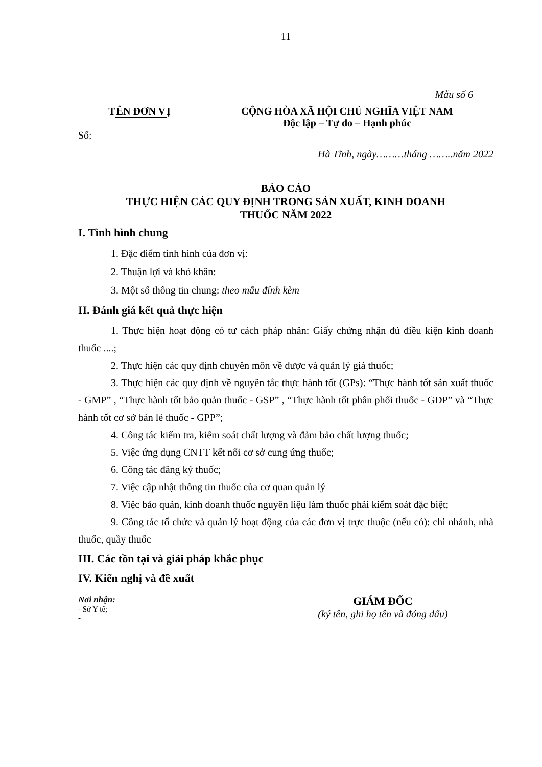11
Mẫu số 6
TÊN ĐƠN VỊ CỘNG HÒA XÃ HỘI CHỦ NGHĨA VIỆT NAM
Độc lập – Tự do – Hạnh phúc
Số:
Hà Tĩnh, ngày………tháng ……..năm 2022
BÁO CÁO
THỰC HIỆN CÁC QUY ĐỊNH TRONG SẢN XUẤT, KINH DOANH
THUỐC NĂM 2022
I. Tình hình chung
1. Đặc điểm tình hình của đơn vị:
2. Thuận lợi và khó khăn:
3. Một số thông tin chung: theo mẫu đính kèm
II. Đánh giá kết quả thực hiện
1. Thực hiện hoạt động có tư cách pháp nhân: Giấy chứng nhận đủ điều kiện kinh doanh thuốc ....;
2. Thực hiện các quy định chuyên môn về dược và quản lý giá thuốc;
3. Thực hiện các quy định về nguyên tắc thực hành tốt (GPs): “Thực hành tốt sản xuất thuốc - GMP” , “Thực hành tốt bảo quản thuốc - GSP” , “Thực hành tốt phân phối thuốc - GDP” và “Thực hành tốt cơ sở bán lẻ thuốc - GPP”;
4. Công tác kiểm tra, kiểm soát chất lượng và đảm bảo chất lượng thuốc;
5. Việc ứng dụng CNTT kết nối cơ sở cung ứng thuốc;
6. Công tác đăng ký thuốc;
7. Việc cập nhật thông tin thuốc của cơ quan quản lý
8. Việc bảo quản, kinh doanh thuốc nguyên liệu làm thuốc phải kiểm soát đặc biệt;
9. Công tác tổ chức và quản lý hoạt động của các đơn vị trực thuộc (nếu có): chi nhánh, nhà thuốc, quầy thuốc
III. Các tồn tại và giải pháp khắc phục
IV. Kiến nghị và đề xuất
Nơi nhận:
- Sở Y tế;
-
GIÁM ĐỐC
(ký tên, ghi họ tên và đóng dấu)